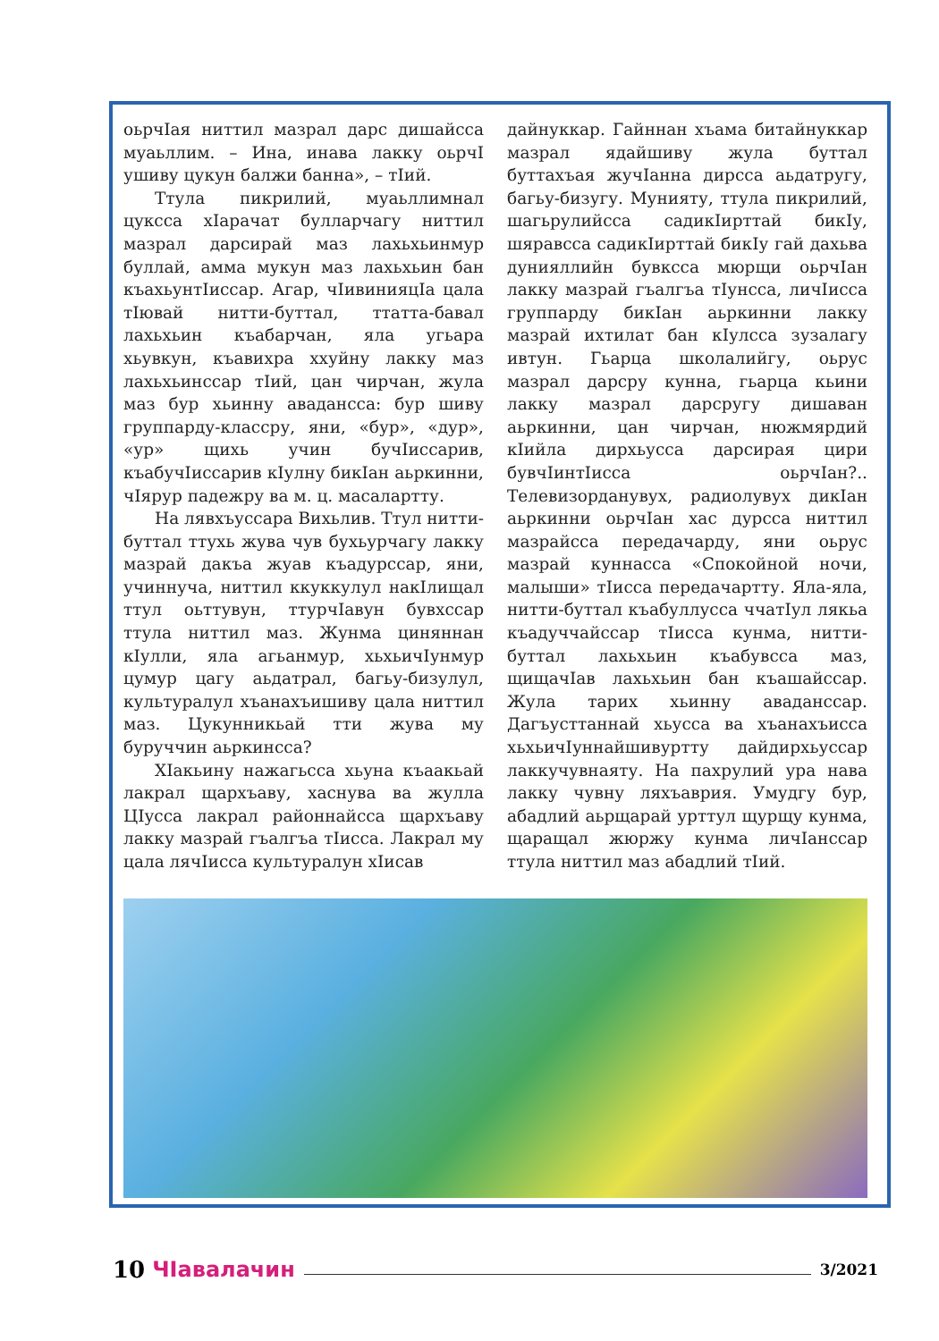оьрчIая ниттил мазрал дарс дишайсса муаьллим. – Ина, инава лакку оьрчI ушиву цукун балжи банна», – тIий.
Ттула пикрилий, муаьллимнал цуксса хIарачат булларчагу ниттил мазрал дарсирай маз лахьхьинмур буллай, амма мукун маз лахьхьин бан къахьунтIиссар. Агар, чIивинияцIа цала тIювай нитти-буттал, ттатта-бавал лахьхьин къабарчан, яла угьара хьувкун, къавихра ххуйну лакку маз лахьхьинссар тIий, цан чирчан, жула маз бур хьинну авадансса: бур шиву группарду-классру, яни, «бур», «дур», «ур» щихь учин бучIиссарив, къабучIиссарив кIулну бикIан аьркинни, чIярур падежру ва м. ц. масалартту.
На лявхъуссара Вихьлив. Ттул нитти-буттал ттухь жува чув бухьурчагу лакку мазрай дакъа жуав къадурссар, яни, учиннуча, ниттил ккуккулул накIлищал ттул оьттувун, ттурчIавун бувхссар ттула ниттил маз. Жунма циняннан кIулли, яла агьанмур, хьхьичIунмур цумур цагу аьдатрал, багьу-бизулул, культуралул хъанахъишиву цала ниттил маз. Цукунникьай тти жува му буруччин аьркинсса?
ХIакьину нажагьсса хьуна къаакьай лакрал щархъаву, хаснува ва жулла ЦIусса лакрал районнайсса щархъаву лакку мазрай гъалгъа тIисса. Лакрал му цала лячIисса культуралун хIисав
дайнуккар. Гайннан хъама битайнуккар мазрал ядайшиву жула буттал буттахъая жучIанна дирсса аьдатругу, багьу-бизугу. Мунияту, ттула пикрилий, шагьрулийсса садикIирттай бикIу, шяравсса садикIирттай бикIу гай дахьва дунияллийн бувксса мюрщи оьрчIан лакку мазрай гъалгъа тIунсса, личIисса группарду бикIан аьркинни лакку мазрай ихтилат бан кIулсса зузалагу ивтун. Гьарца школалийгу, оьрус мазрал дарсру кунна, гьарца кьини лакку мазрал дарсругу дишаван аьркинни, цан чирчан, нюжмярдий кIийла дирхьусса дарсирая цири бувчIинтIисса оьрчIан?.. Телевизорданувух, радиолувух дикIан аьркинни оьрчIан хас дурсса ниттил мазрайсса передачарду, яни оьрус мазрай куннасса «Спокойной ночи, малыши» тIисса передачартту. Яла-яла, нитти-буттал къабуллусса ччатIул лякьа къадуччайссар тIисса кунма, нитти-буттал лахьхьин къабувсса маз, щищачIав лахьхьин бан къашайссар. Жула тарих хьинну аваданссар. Дагъусттаннай хьусса ва хъанахъисса хьхьичIуннайшивуртту дайдирхьуссар лаккучувнаяту. На пахрулий ура нава лакку чувну ляхъаврия. Умудгу бур, абадлий аьрщарай урттул щурщу кунма, щаращал жюржу кунма личIанссар ттула ниттил маз абадлий тIий.
10 ЧIавалачин 3/2021